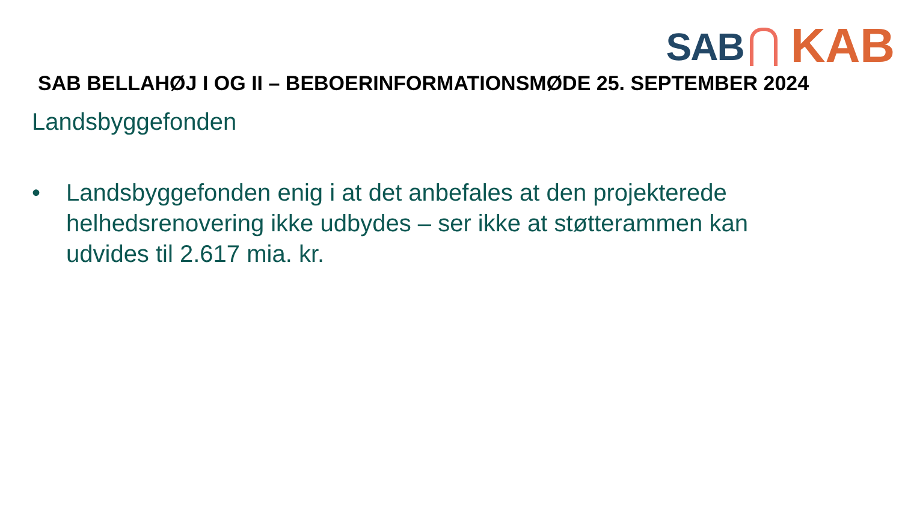SAB
KAB
SAB BELLAHØJ I OG II – BEBOERINFORMATIONSMØDE 25. SEPTEMBER 2024
Landsbyggefonden
• Landsbyggefonden enig i at det anbefales at den projekterede helhedsrenovering ikke udbydes – ser ikke at støtterammen kan udvides til 2.617 mia. kr.